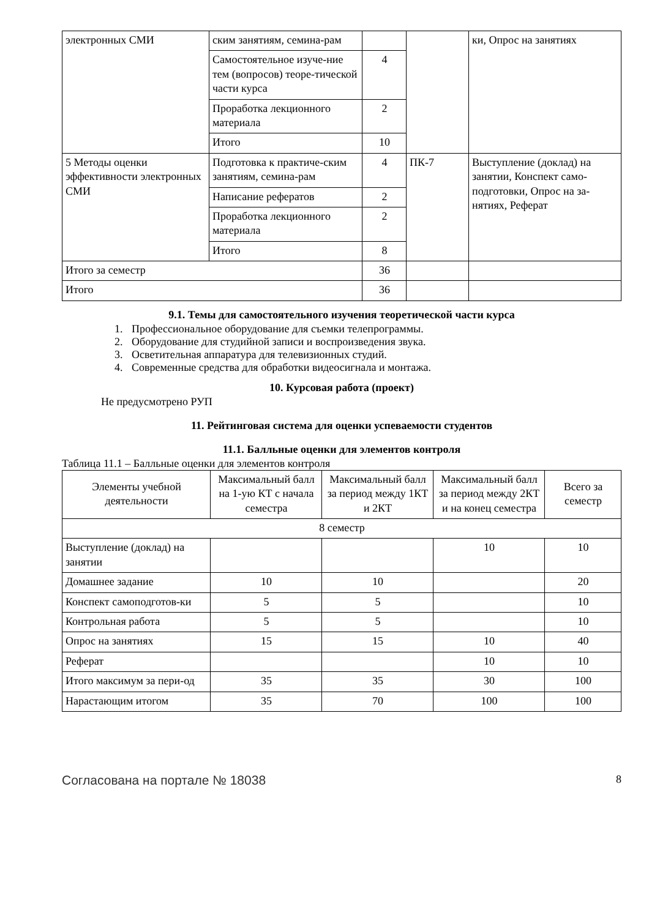| электронных СМИ | ским занятиям, семина-рам | | | ки, Опрос на занятиях |
| | Самостоятельное изуче-ние тем (вопросов) теоре-тической части курса | 4 | | |
| | Проработка лекционного материала | 2 | | |
| | Итого | 10 | | |
| 5 Методы оценки эффективности электронных СМИ | Подготовка к практиче-ским занятиям, семина-рам | 4 | ПК-7 | Выступление (доклад) на занятии, Конспект само-подготовки, Опрос на за-нятиях, Реферат |
| | Написание рефератов | 2 | | |
| | Проработка лекционного материала | 2 | | |
| | Итого | 8 | | |
| Итого за семестр | | 36 | | |
| Итого | | 36 | | |
9.1. Темы для самостоятельного изучения теоретической части курса
1. Профессиональное оборудование для съемки телепрограммы.
2. Оборудование для студийной записи и воспроизведения звука.
3. Осветительная аппаратура для телевизионных студий.
4. Современные средства для обработки видеосигнала и монтажа.
10. Курсовая работа (проект)
Не предусмотрено РУП
11. Рейтинговая система для оценки успеваемости студентов
11.1. Балльные оценки для элементов контроля
Таблица 11.1 – Балльные оценки для элементов контроля
| Элементы учебной деятельности | Максимальный балл на 1-ую КТ с начала семестра | Максимальный балл за период между 1КТ и 2КТ | Максимальный балл за период между 2КТ и на конец семестра | Всего за семестр |
| --- | --- | --- | --- | --- |
| 8 семестр | | | | |
| Выступление (доклад) на занятии | | | 10 | 10 |
| Домашнее задание | 10 | 10 | | 20 |
| Конспект самоподготов-ки | 5 | 5 | | 10 |
| Контрольная работа | 5 | 5 | | 10 |
| Опрос на занятиях | 15 | 15 | 10 | 40 |
| Реферат | | | 10 | 10 |
| Итого максимум за пери-од | 35 | 35 | 30 | 100 |
| Нарастающим итогом | 35 | 70 | 100 | 100 |
Согласована на портале № 18038 8